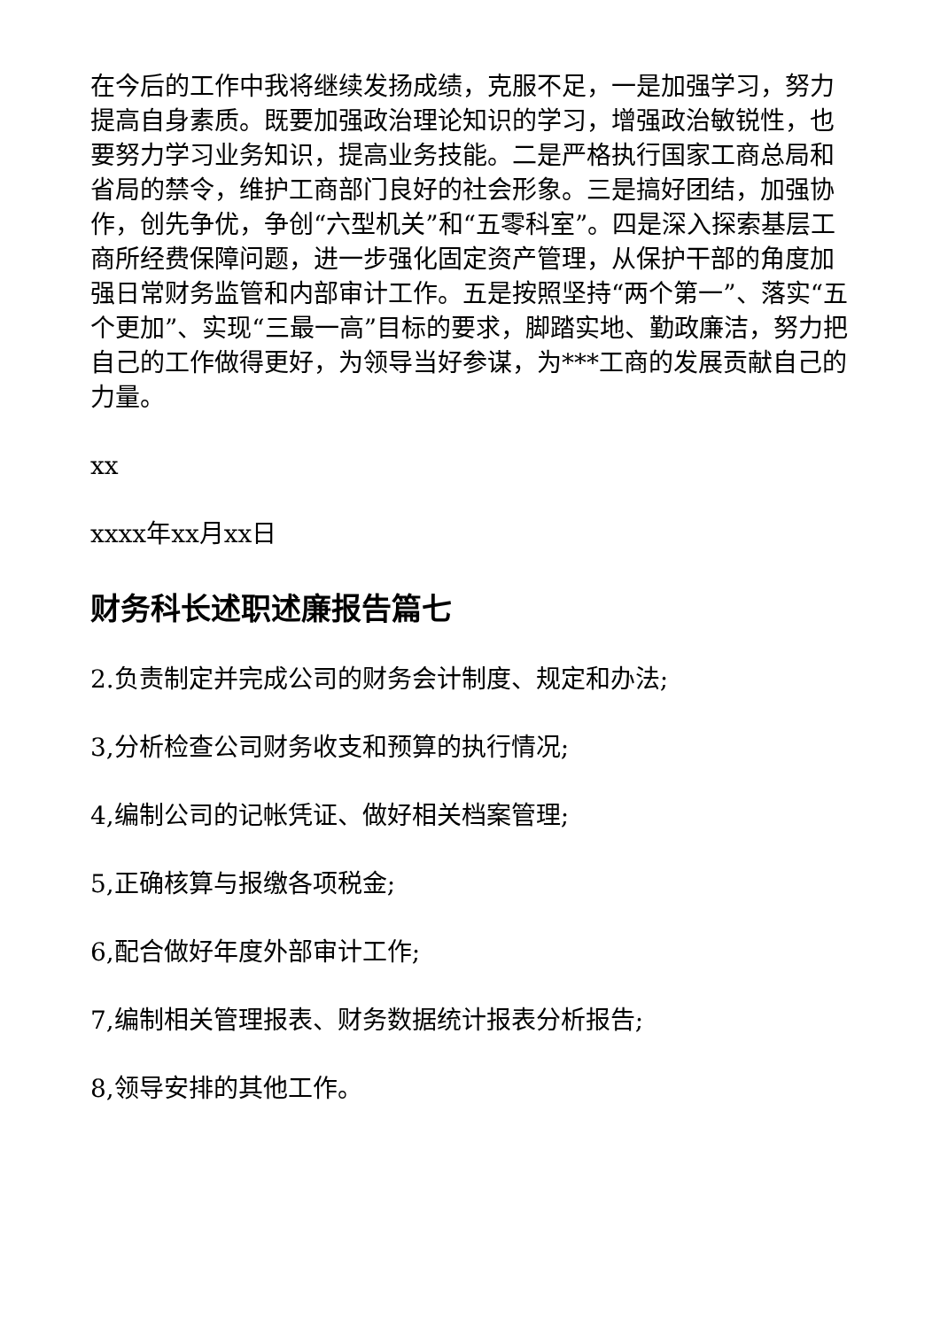在今后的工作中我将继续发扬成绩，克服不足，一是加强学习，努力提高自身素质。既要加强政治理论知识的学习，增强政治敏锐性，也要努力学习业务知识，提高业务技能。二是严格执行国家工商总局和省局的禁令，维护工商部门良好的社会形象。三是搞好团结，加强协作，创先争优，争创“六型机关”和“五零科室”。四是深入探索基层工商所经费保障问题，进一步强化固定资产管理，从保护干部的角度加强日常财务监管和内部审计工作。五是按照坚持“两个第一”、落实“五个更加”、实现“三最一高”目标的要求，脚踏实地、勤政廉洁，努力把自己的工作做得更好，为领导当好参谋，为***工商的发展贡献自己的力量。
xx
xxxx年xx月xx日
财务科长述职述廉报告篇七
2.负责制定并完成公司的财务会计制度、规定和办法;
3,分析检查公司财务收支和预算的执行情况;
4,编制公司的记帐凭证、做好相关档案管理;
5,正确核算与报缴各项税金;
6,配合做好年度外部审计工作;
7,编制相关管理报表、财务数据统计报表分析报告;
8,领导安排的其他工作。